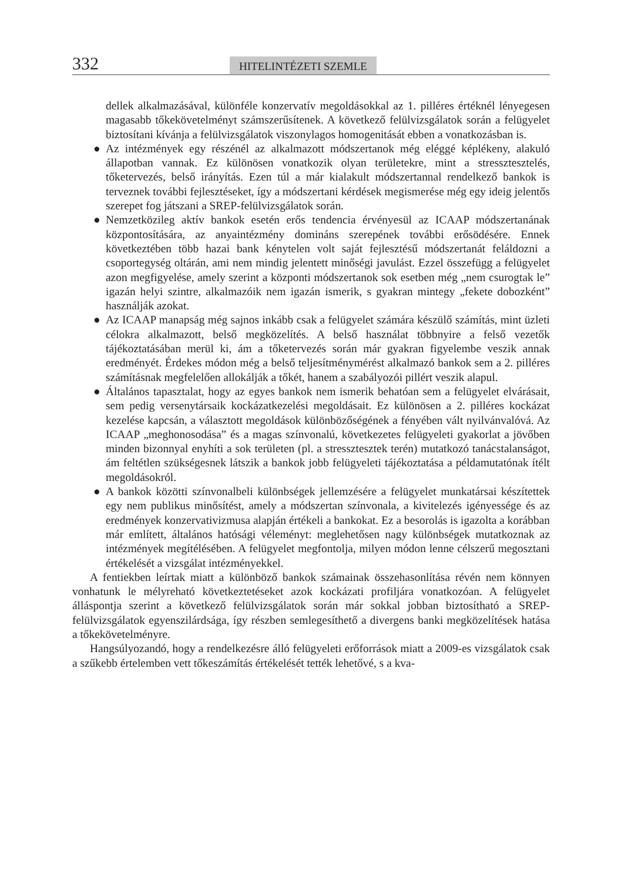332
HITELINTÉZETI SZEMLE
dellek alkalmazásával, különféle konzervatív megoldásokkal az 1. pilléres értéknél lényegesen magasabb tőkekövetelményt számszerűsítenek. A következő felülvizsgálatok során a felügyelet biztosítani kívánja a felülvizsgálatok viszonylagos homogenitását ebben a vonatkozásban is.
● Az intézmények egy részénél az alkalmazott módszertanok még eléggé képlékeny, alakuló állapotban vannak. Ez különösen vonatkozik olyan területekre, mint a stressztesztelés, tőketervezés, belső irányítás. Ezen túl a már kialakult módszertannal rendelkező bankok is terveznek további fejlesztéseket, így a módszertani kérdések megismerése még egy ideig jelentős szerepet fog játszani a SREP-felülvizsgálatok során.
● Nemzetközileg aktív bankok esetén erős tendencia érvényesül az ICAAP módszertanának központosítására, az anyaintézmény domináns szerepének további erősödésére. Ennek következtében több hazai bank kénytelen volt saját fejlesztésű módszertanát feláldozni a csoportegység oltárán, ami nem mindig jelentett minőségi javulást. Ezzel összefügg a felügyelet azon megfigyelése, amely szerint a központi módszertanok sok esetben még „nem csurogtak le” igazán helyi szintre, alkalmazóik nem igazán ismerik, s gyakran mintegy „fekete dobozként” használják azokat.
● Az ICAAP manapság még sajnos inkább csak a felügyelet számára készülő számítás, mint üzleti célokra alkalmazott, belső megközelítés. A belső használat többnyire a felső vezetők tájékoztatásában merül ki, ám a tőketervezés során már gyakran figyelembe veszik annak eredményét. Érdekes módon még a belső teljesítménymérést alkalmazó bankok sem a 2. pilléres számításnak megfelelően allokálják a tőkét, hanem a szabályozói pillért veszik alapul.
● Általános tapasztalat, hogy az egyes bankok nem ismerik behatóan sem a felügyelet elvárásait, sem pedig versenytársaik kockázatkezelési megoldásait. Ez különösen a 2. pilléres kockázat kezelése kapcsán, a választott megoldások különbözőségének a fényében vált nyilvánvalóvá. Az ICAAP „meghonosodása” és a magas színvonalú, következetes felügyeleti gyakorlat a jövőben minden bizonnyal enyhíti a sok területen (pl. a stressztesztek terén) mutatkozó tanácstalanságot, ám feltétlen szükségesnek látszik a bankok jobb felügyeleti tájékoztatása a példamutatónak ítélt megoldásokról.
● A bankok közötti színvonalbeli különbségek jellemzésére a felügyelet munkatársai készítettek egy nem publikus minősítést, amely a módszertan színvonala, a kivitelezés igényessége és az eredmények konzervativizmusa alapján értékeli a bankokat. Ez a besorolás is igazolta a korábban már említett, általános hatósági véleményt: meglehetősen nagy különbségek mutatkoznak az intézmények megítélésében. A felügyelet megfontolja, milyen módon lenne célszerű megosztani értékelését a vizsgálat intézményekkel.
A fentiekben leírtak miatt a különböző bankok számainak összehasonlítása révén nem könnyen vonhatunk le mélyreható következtetéseket azok kockázati profiljára vonatkozóan. A felügyelet álláspontja szerint a következő felülvizsgálatok során már sokkal jobban biztosítható a SREP-felülvizsgálatok egyenszilárdsága, így részben semlegesíthető a divergens banki megközelítések hatása a tőkekövetelményre.
Hangsúlyozandó, hogy a rendelkezésre álló felügyeleti erőforrások miatt a 2009-es vizsgálatok csak a szűkebb értelemben vett tőkeszámítás értékelését tették lehetővé, s a kva-